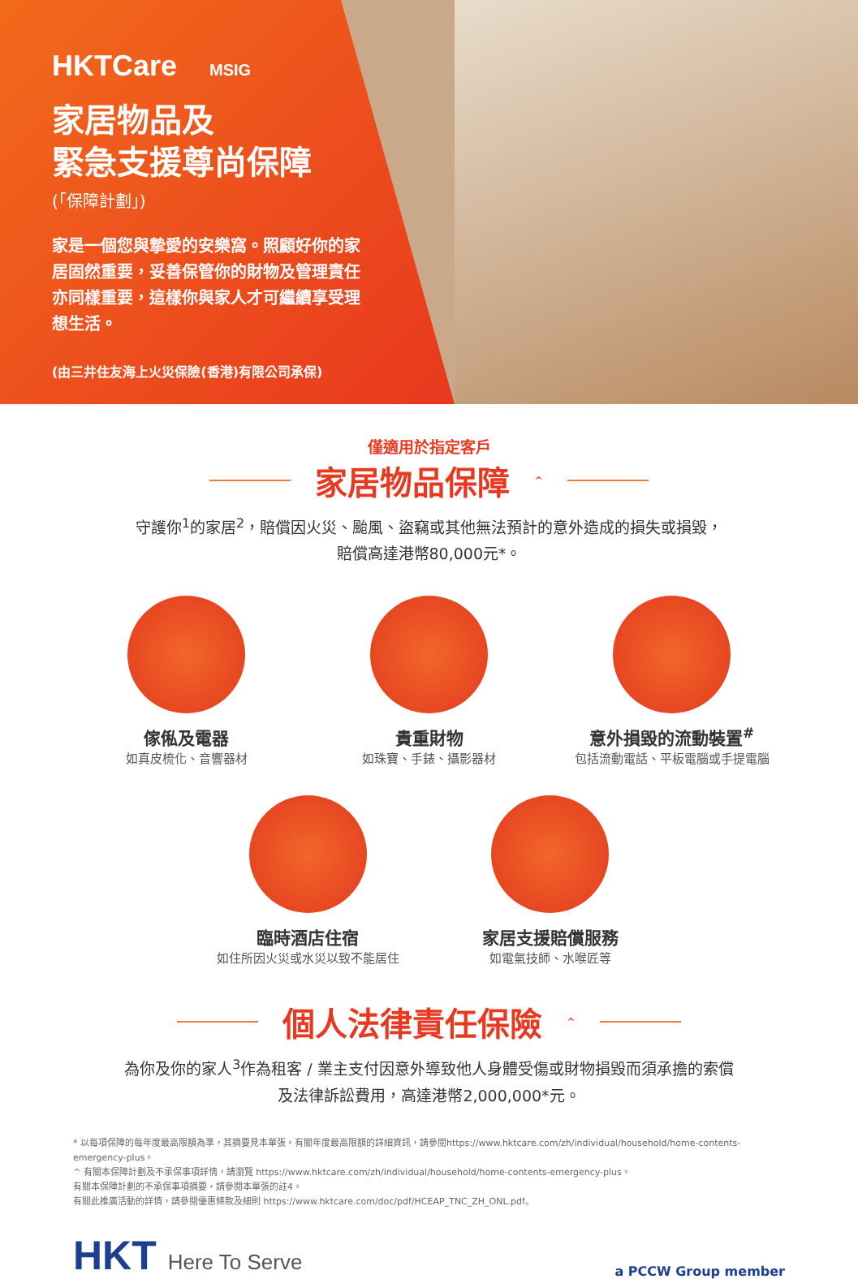HKTCare MSIG
家居物品及
緊急支援尊尚保障
(「保障計劃」)
家是一個您與摯愛的安樂窩。照顧好你的家居固然重要，妥善保管你的財物及管理責任亦同樣重要，這樣你與家人才可繼續享受理想生活。
(由三井住友海上火災保險(香港)有限公司承保)
僅適用於指定客戶
家居物品保障<sup>^</sup>
守護你<sup>1</sup>的家居<sup>2</sup>，賠償因火災、颱風、盜竊或其他無法預計的意外造成的損失或損毀，
賠償高達港幣80,000元*。
傢俬及電器
如真皮梳化、音響器材
貴重財物
如珠寶、手錶、攝影器材
意外損毀的流動裝置<sup>#</sup>
包括流動電話、平板電腦或手提電腦
臨時酒店住宿
如住所因火災或水災以致不能居住
家居支援賠償服務
如電氣技師、水喉匠等
個人法律責任保險<sup>^</sup>
為你及你的家人<sup>3</sup>作為租客 / 業主支付因意外導致他人身體受傷或財物損毀而須承擔的索償
及法律訴訟費用，高達港幣2,000,000*元。
* 以每項保障的每年度最高限額為準，其摘要見本單張。有關年度最高限額的詳細資訊，請參閱https://www.hktcare.com/zh/individual/household/home-contents-emergency-plus。
^ 有關本保障計劃及不承保事項詳情，請瀏覽 https://www.hktcare.com/zh/individual/household/home-contents-emergency-plus。
有關本保障計劃的不承保事項摘要，請參閱本單張的註4。
有關此推廣活動的詳情，請參閱優惠條款及細則 https://www.hktcare.com/doc/pdf/HCEAP_TNC_ZH_ONL.pdf。
HKT Here To Serve
a PCCW Group member